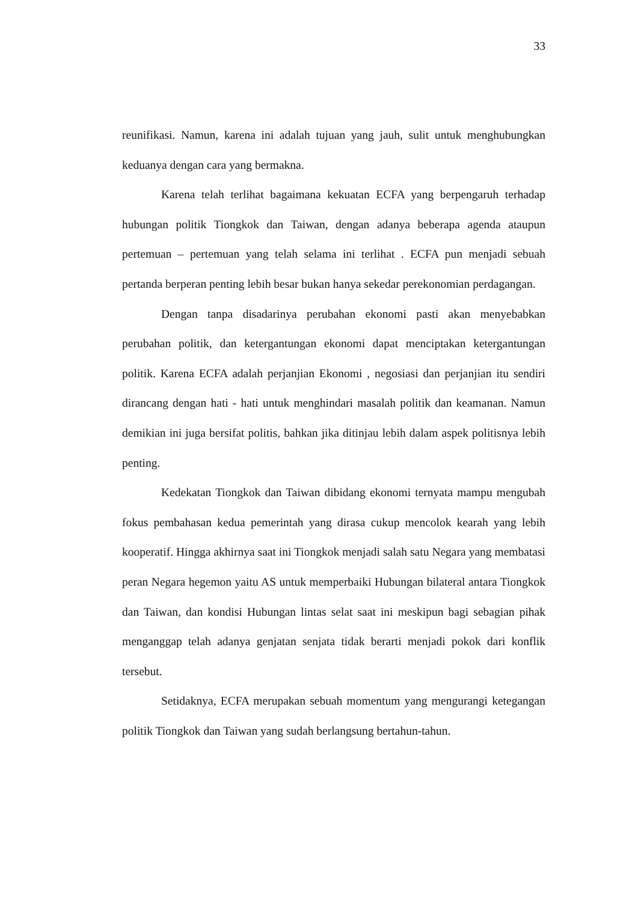33
reunifikasi. Namun, karena ini adalah tujuan yang jauh, sulit untuk menghubungkan keduanya dengan cara yang bermakna.
Karena telah terlihat bagaimana kekuatan ECFA yang berpengaruh terhadap hubungan politik Tiongkok dan Taiwan, dengan adanya beberapa agenda ataupun pertemuan – pertemuan yang telah selama ini terlihat . ECFA pun menjadi sebuah pertanda berperan penting lebih besar bukan hanya sekedar perekonomian perdagangan.
Dengan tanpa disadarinya perubahan ekonomi pasti akan menyebabkan perubahan politik, dan ketergantungan ekonomi dapat menciptakan ketergantungan politik. Karena ECFA adalah perjanjian Ekonomi , negosiasi dan perjanjian itu sendiri dirancang dengan hati - hati untuk menghindari masalah politik dan keamanan. Namun demikian ini juga bersifat politis, bahkan jika ditinjau lebih dalam aspek politisnya lebih penting.
Kedekatan Tiongkok dan Taiwan dibidang ekonomi ternyata mampu mengubah fokus pembahasan kedua pemerintah yang dirasa cukup mencolok kearah yang lebih kooperatif. Hingga akhirnya saat ini Tiongkok menjadi salah satu Negara yang membatasi peran Negara hegemon yaitu AS untuk memperbaiki Hubungan bilateral antara Tiongkok dan Taiwan, dan kondisi Hubungan lintas selat saat ini meskipun bagi sebagian pihak menganggap telah adanya genjatan senjata tidak berarti menjadi pokok dari konflik tersebut.
Setidaknya, ECFA merupakan sebuah momentum yang mengurangi ketegangan politik Tiongkok dan Taiwan yang sudah berlangsung bertahun-tahun.